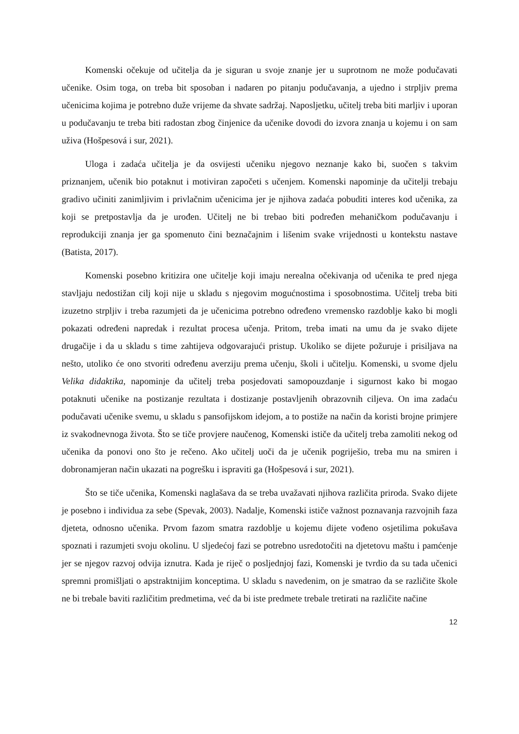Komenski očekuje od učitelja da je siguran u svoje znanje jer u suprotnom ne može podučavati učenike. Osim toga, on treba bit sposoban i nadaren po pitanju podučavanja, a ujedno i strpljiv prema učenicima kojima je potrebno duže vrijeme da shvate sadržaj. Naposljetku, učitelj treba biti marljiv i uporan u podučavanju te treba biti radostan zbog činjenice da učenike dovodi do izvora znanja u kojemu i on sam uživa (Hošpesová i sur, 2021).
Uloga i zadaća učitelja je da osvijesti učeniku njegovo neznanje kako bi, suočen s takvim priznanjem, učenik bio potaknut i motiviran započeti s učenjem. Komenski napominje da učitelji trebaju gradivo učiniti zanimljivim i privlačnim učenicima jer je njihova zadaća pobuditi interes kod učenika, za koji se pretpostavlja da je urođen. Učitelj ne bi trebao biti podređen mehaničkom podučavanju i reprodukciji znanja jer ga spomenuto čini beznačajnim i lišenim svake vrijednosti u kontekstu nastave (Batista, 2017).
Komenski posebno kritizira one učitelje koji imaju nerealna očekivanja od učenika te pred njega stavljaju nedostižan cilj koji nije u skladu s njegovim mogućnostima i sposobnostima. Učitelj treba biti izuzetno strpljiv i treba razumjeti da je učenicima potrebno određeno vremensko razdoblje kako bi mogli pokazati određeni napredak i rezultat procesa učenja. Pritom, treba imati na umu da je svako dijete drugačije i da u skladu s time zahtijeva odgovarajući pristup. Ukoliko se dijete požuruje i prisiljava na nešto, utoliko će ono stvoriti određenu averziju prema učenju, školi i učitelju. Komenski, u svome djelu Velika didaktika, napominje da učitelj treba posjedovati samopouzdanje i sigurnost kako bi mogao potaknuti učenike na postizanje rezultata i dostizanje postavljenih obrazovnih ciljeva. On ima zadaću podučavati učenike svemu, u skladu s pansofijskom idejom, a to postiže na način da koristi brojne primjere iz svakodnevnoga života. Što se tiče provjere naučenog, Komenski ističe da učitelj treba zamoliti nekog od učenika da ponovi ono što je rečeno. Ako učitelj uoči da je učenik pogriješio, treba mu na smiren i dobronamjeran način ukazati na pogrešku i ispraviti ga (Hošpesová i sur, 2021).
Što se tiče učenika, Komenski naglašava da se treba uvažavati njihova različita priroda. Svako dijete je posebno i individua za sebe (Spevak, 2003). Nadalje, Komenski ističe važnost poznavanja razvojnih faza djeteta, odnosno učenika. Prvom fazom smatra razdoblje u kojemu dijete vođeno osjetilima pokušava spoznati i razumjeti svoju okolinu. U sljedećoj fazi se potrebno usredotočiti na djetetovu maštu i pamćenje jer se njegov razvoj odvija iznutra. Kada je riječ o posljednjoj fazi, Komenski je tvrdio da su tada učenici spremni promišljati o apstraktnijim konceptima. U skladu s navedenim, on je smatrao da se različite škole ne bi trebale baviti različitim predmetima, već da bi iste predmete trebale tretirati na različite načine
12